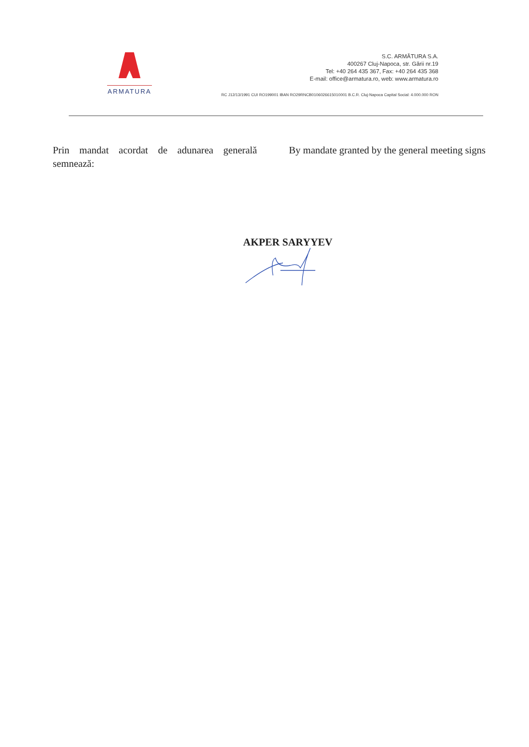ARMATURA
S.C. ARMĂTURA S.A.
400267 Cluj-Napoca, str. Gării nr.19
Tel: +40 264 435 367, Fax: +40 264 435 368
E-mail: office@armatura.ro, web: www.armatura.ro
RC J12/13/1991 CUI RO199001 IBAN RO29RNCB0106026615010001 B.C.R. Cluj-Napoca Capital Social: 4.000.000 RON
Prin mandat acordat de adunarea generală semnează:
By mandate granted by the general meeting signs
AKPER SARYYEV